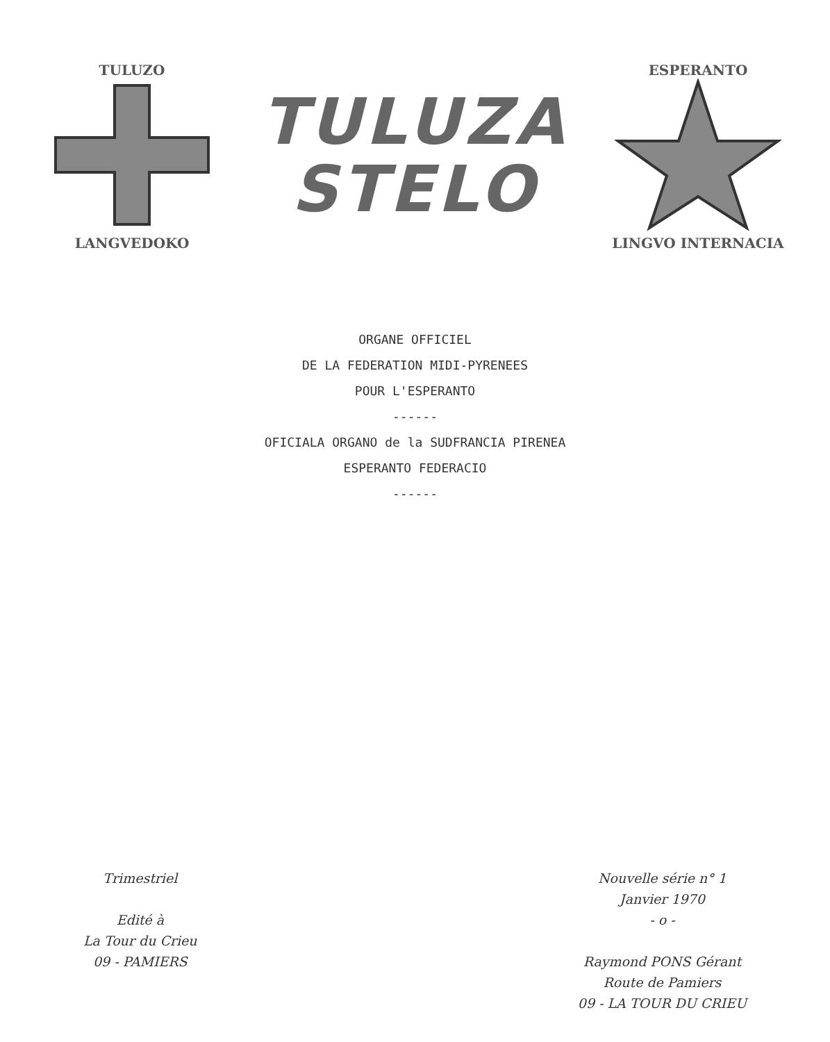TULUZO
LANGVEDOKO
TULUZA
STELO
ESPERANTO
LINGVO INTERNACIA
ORGANE OFFICIEL
DE LA FEDERATION MIDI-PYRENEES
POUR L'ESPERANTO
------
OFICIALA ORGANO de la SUDFRANCIA PIRENEA
ESPERANTO FEDERACIO
------
Trimestriel
Edité à
La Tour du Crieu
09 - PAMIERS
Nouvelle série n° 1
Janvier 1970
- o -
Raymond PONS Gérant
Route de Pamiers
09 - LA TOUR DU CRIEU